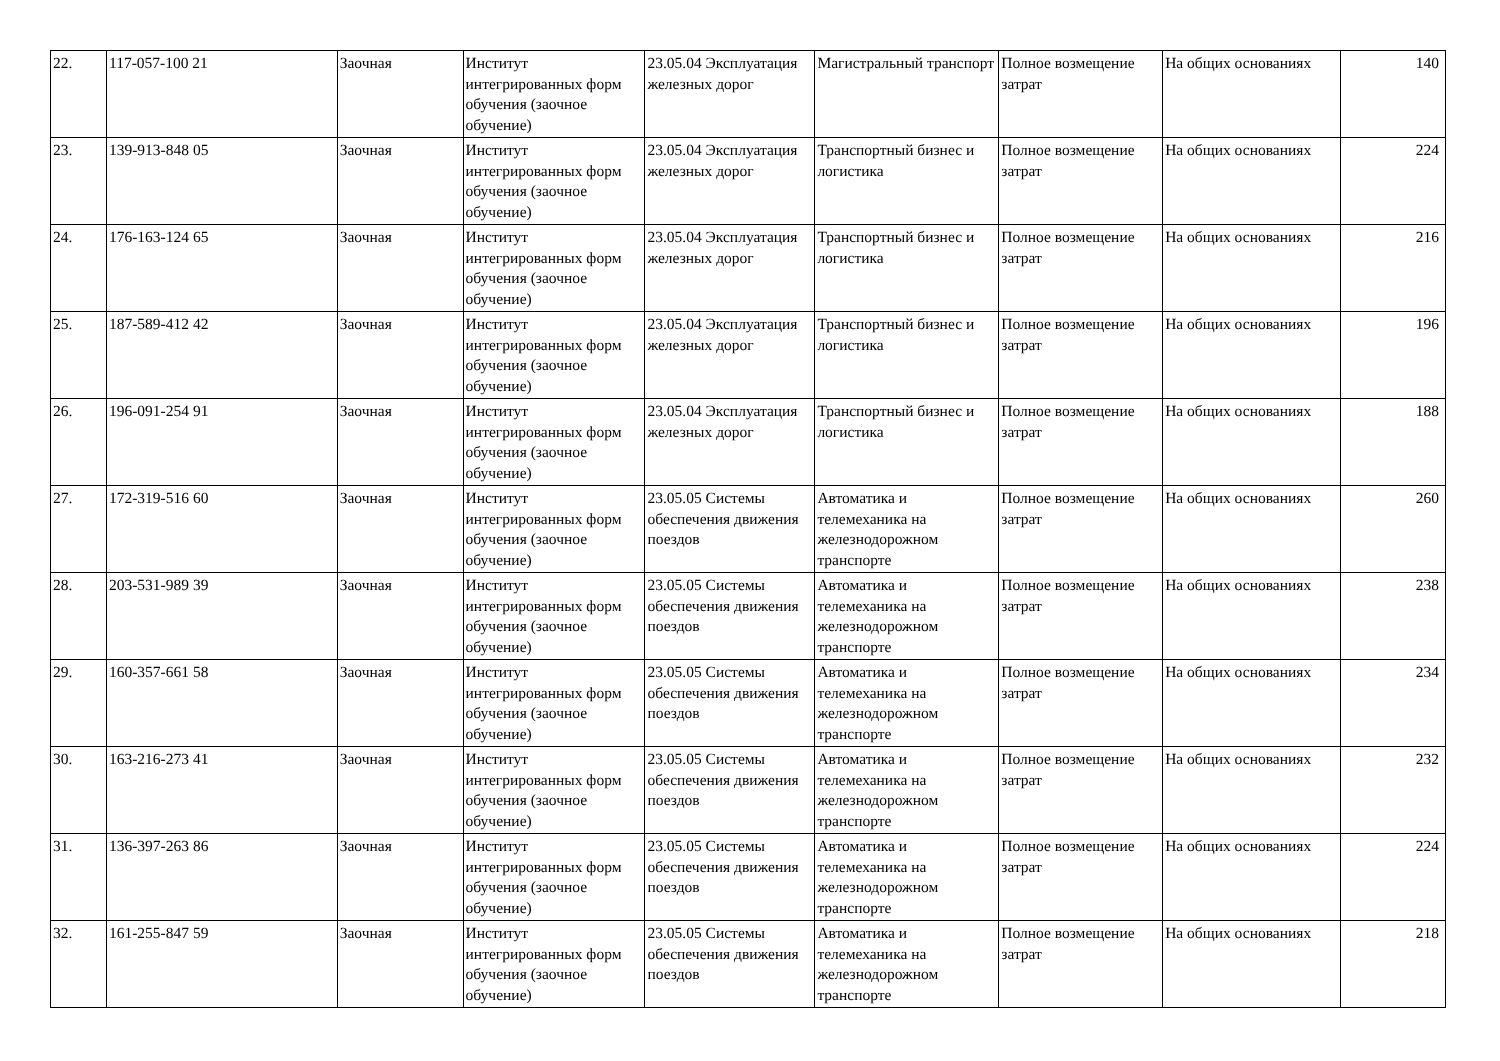| 22. | 117-057-100 21 | Заочная | Институт интегрированных форм обучения (заочное обучение) | 23.05.04 Эксплуатация железных дорог | Магистральный транспорт | Полное возмещение затрат | На общих основаниях | 140 |
| 23. | 139-913-848 05 | Заочная | Институт интегрированных форм обучения (заочное обучение) | 23.05.04 Эксплуатация железных дорог | Транспортный бизнес и логистика | Полное возмещение затрат | На общих основаниях | 224 |
| 24. | 176-163-124 65 | Заочная | Институт интегрированных форм обучения (заочное обучение) | 23.05.04 Эксплуатация железных дорог | Транспортный бизнес и логистика | Полное возмещение затрат | На общих основаниях | 216 |
| 25. | 187-589-412 42 | Заочная | Институт интегрированных форм обучения (заочное обучение) | 23.05.04 Эксплуатация железных дорог | Транспортный бизнес и логистика | Полное возмещение затрат | На общих основаниях | 196 |
| 26. | 196-091-254 91 | Заочная | Институт интегрированных форм обучения (заочное обучение) | 23.05.04 Эксплуатация железных дорог | Транспортный бизнес и логистика | Полное возмещение затрат | На общих основаниях | 188 |
| 27. | 172-319-516 60 | Заочная | Институт интегрированных форм обучения (заочное обучение) | 23.05.05 Системы обеспечения движения поездов | Автоматика и телемеханика на железнодорожном транспорте | Полное возмещение затрат | На общих основаниях | 260 |
| 28. | 203-531-989 39 | Заочная | Институт интегрированных форм обучения (заочное обучение) | 23.05.05 Системы обеспечения движения поездов | Автоматика и телемеханика на железнодорожном транспорте | Полное возмещение затрат | На общих основаниях | 238 |
| 29. | 160-357-661 58 | Заочная | Институт интегрированных форм обучения (заочное обучение) | 23.05.05 Системы обеспечения движения поездов | Автоматика и телемеханика на железнодорожном транспорте | Полное возмещение затрат | На общих основаниях | 234 |
| 30. | 163-216-273 41 | Заочная | Институт интегрированных форм обучения (заочное обучение) | 23.05.05 Системы обеспечения движения поездов | Автоматика и телемеханика на железнодорожном транспорте | Полное возмещение затрат | На общих основаниях | 232 |
| 31. | 136-397-263 86 | Заочная | Институт интегрированных форм обучения (заочное обучение) | 23.05.05 Системы обеспечения движения поездов | Автоматика и телемеханика на железнодорожном транспорте | Полное возмещение затрат | На общих основаниях | 224 |
| 32. | 161-255-847 59 | Заочная | Институт интегрированных форм обучения (заочное обучение) | 23.05.05 Системы обеспечения движения поездов | Автоматика и телемеханика на железнодорожном транспорте | Полное возмещение затрат | На общих основаниях | 218 |